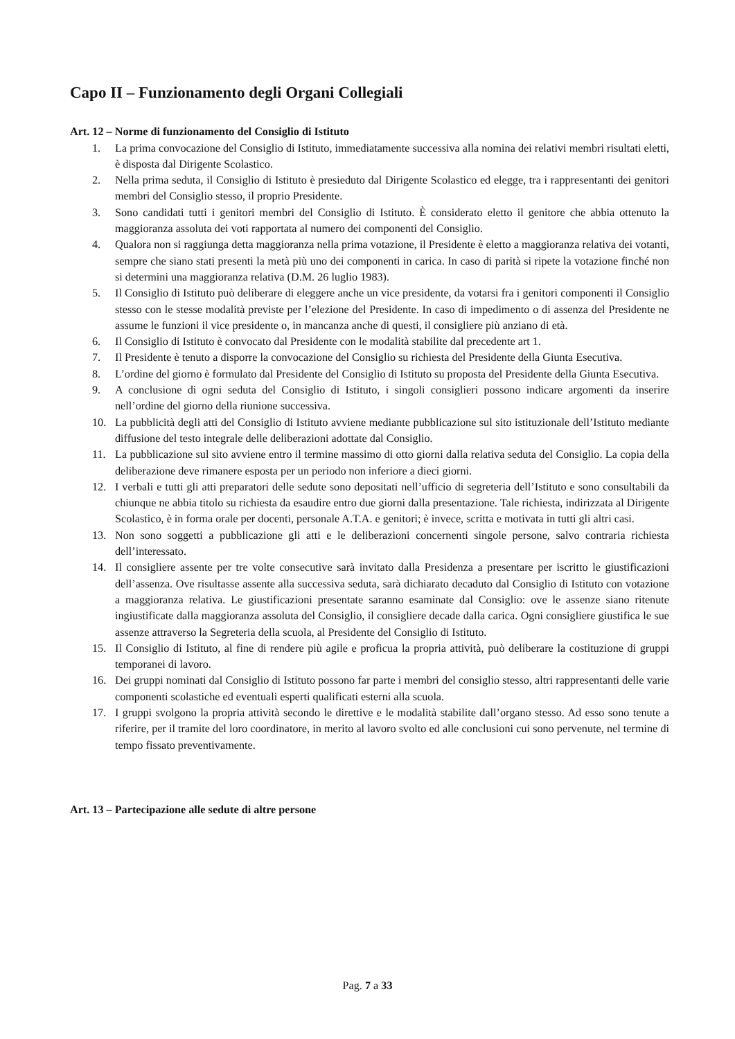Capo II – Funzionamento degli Organi Collegiali
Art. 12 – Norme di funzionamento del Consiglio di Istituto
1. La prima convocazione del Consiglio di Istituto, immediatamente successiva alla nomina dei relativi membri risultati eletti, è disposta dal Dirigente Scolastico.
2. Nella prima seduta, il Consiglio di Istituto è presieduto dal Dirigente Scolastico ed elegge, tra i rappresentanti dei genitori membri del Consiglio stesso, il proprio Presidente.
3. Sono candidati tutti i genitori membri del Consiglio di Istituto. È considerato eletto il genitore che abbia ottenuto la maggioranza assoluta dei voti rapportata al numero dei componenti del Consiglio.
4. Qualora non si raggiunga detta maggioranza nella prima votazione, il Presidente è eletto a maggioranza relativa dei votanti, sempre che siano stati presenti la metà più uno dei componenti in carica. In caso di parità si ripete la votazione finché non si determini una maggioranza relativa (D.M. 26 luglio 1983).
5. Il Consiglio di Istituto può deliberare di eleggere anche un vice presidente, da votarsi fra i genitori componenti il Consiglio stesso con le stesse modalità previste per l’elezione del Presidente. In caso di impedimento o di assenza del Presidente ne assume le funzioni il vice presidente o, in mancanza anche di questi, il consigliere più anziano di età.
6. Il Consiglio di Istituto è convocato dal Presidente con le modalità stabilite dal precedente art 1.
7. Il Presidente è tenuto a disporre la convocazione del Consiglio su richiesta del Presidente della Giunta Esecutiva.
8. L’ordine del giorno è formulato dal Presidente del Consiglio di Istituto su proposta del Presidente della Giunta Esecutiva.
9. A conclusione di ogni seduta del Consiglio di Istituto, i singoli consiglieri possono indicare argomenti da inserire nell’ordine del giorno della riunione successiva.
10. La pubblicità degli atti del Consiglio di Istituto avviene mediante pubblicazione sul sito istituzionale dell’Istituto mediante diffusione del testo integrale delle deliberazioni adottate dal Consiglio.
11. La pubblicazione sul sito avviene entro il termine massimo di otto giorni dalla relativa seduta del Consiglio. La copia della deliberazione deve rimanere esposta per un periodo non inferiore a dieci giorni.
12. I verbali e tutti gli atti preparatori delle sedute sono depositati nell’ufficio di segreteria dell’Istituto e sono consultabili da chiunque ne abbia titolo su richiesta da esaudire entro due giorni dalla presentazione. Tale richiesta, indirizzata al Dirigente Scolastico, è in forma orale per docenti, personale A.T.A. e genitori; è invece, scritta e motivata in tutti gli altri casi.
13. Non sono soggetti a pubblicazione gli atti e le deliberazioni concernenti singole persone, salvo contraria richiesta dell’interessato.
14. Il consigliere assente per tre volte consecutive sarà invitato dalla Presidenza a presentare per iscritto le giustificazioni dell’assenza. Ove risultasse assente alla successiva seduta, sarà dichiarato decaduto dal Consiglio di Istituto con votazione a maggioranza relativa. Le giustificazioni presentate saranno esaminate dal Consiglio: ove le assenze siano ritenute ingiustificate dalla maggioranza assoluta del Consiglio, il consigliere decade dalla carica. Ogni consigliere giustifica le sue assenze attraverso la Segreteria della scuola, al Presidente del Consiglio di Istituto.
15. Il Consiglio di Istituto, al fine di rendere più agile e proficua la propria attività, può deliberare la costituzione di gruppi temporanei di lavoro.
16. Dei gruppi nominati dal Consiglio di Istituto possono far parte i membri del consiglio stesso, altri rappresentanti delle varie componenti scolastiche ed eventuali esperti qualificati esterni alla scuola.
17. I gruppi svolgono la propria attività secondo le direttive e le modalità stabilite dall’organo stesso. Ad esso sono tenute a riferire, per il tramite del loro coordinatore, in merito al lavoro svolto ed alle conclusioni cui sono pervenute, nel termine di tempo fissato preventivamente.
Art. 13 – Partecipazione alle sedute di altre persone
Pag. 7 a 33